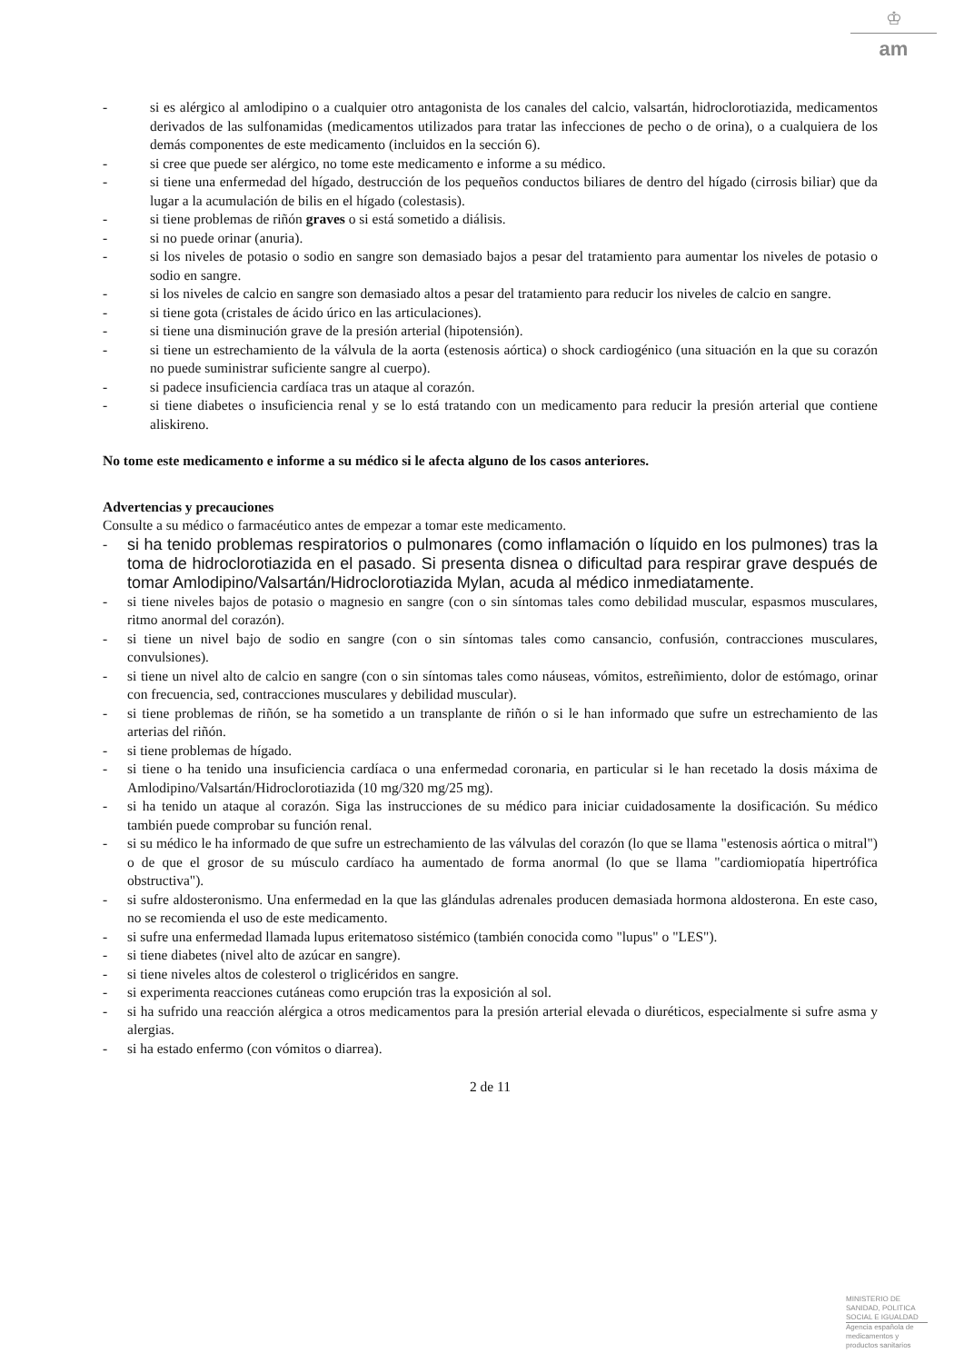♔
am
- si es alérgico al amlodipino o a cualquier otro antagonista de los canales del calcio, valsartán, hidroclorotiazida, medicamentos derivados de las sulfonamidas (medicamentos utilizados para tratar las infecciones de pecho o de orina), o a cualquiera de los demás componentes de este medicamento (incluidos en la sección 6).
- si cree que puede ser alérgico, no tome este medicamento e informe a su médico.
- si tiene una enfermedad del hígado, destrucción de los pequeños conductos biliares de dentro del hígado (cirrosis biliar) que da lugar a la acumulación de bilis en el hígado (colestasis).
- si tiene problemas de riñón graves o si está sometido a diálisis.
- si no puede orinar (anuria).
- si los niveles de potasio o sodio en sangre son demasiado bajos a pesar del tratamiento para aumentar los niveles de potasio o sodio en sangre.
- si los niveles de calcio en sangre son demasiado altos a pesar del tratamiento para reducir los niveles de calcio en sangre.
- si tiene gota (cristales de ácido úrico en las articulaciones).
- si tiene una disminución grave de la presión arterial (hipotensión).
- si tiene un estrechamiento de la válvula de la aorta (estenosis aórtica) o shock cardiogénico (una situación en la que su corazón no puede suministrar suficiente sangre al cuerpo).
- si padece insuficiencia cardíaca tras un ataque al corazón.
- si tiene diabetes o insuficiencia renal y se lo está tratando con un medicamento para reducir la presión arterial que contiene aliskireno.
No tome este medicamento e informe a su médico si le afecta alguno de los casos anteriores.
Advertencias y precauciones
Consulte a su médico o farmacéutico antes de empezar a tomar este medicamento.
- si ha tenido problemas respiratorios o pulmonares (como inflamación o líquido en los pulmones) tras la toma de hidroclorotiazida en el pasado. Si presenta disnea o dificultad para respirar grave después de tomar Amlodipino/Valsartán/Hidroclorotiazida Mylan, acuda al médico inmediatamente.
- si tiene niveles bajos de potasio o magnesio en sangre (con o sin síntomas tales como debilidad muscular, espasmos musculares, ritmo anormal del corazón).
- si tiene un nivel bajo de sodio en sangre (con o sin síntomas tales como cansancio, confusión, contracciones musculares, convulsiones).
- si tiene un nivel alto de calcio en sangre (con o sin síntomas tales como náuseas, vómitos, estreñimiento, dolor de estómago, orinar con frecuencia, sed, contracciones musculares y debilidad muscular).
- si tiene problemas de riñón, se ha sometido a un transplante de riñón o si le han informado que sufre un estrechamiento de las arterias del riñón.
- si tiene problemas de hígado.
- si tiene o ha tenido una insuficiencia cardíaca o una enfermedad coronaria, en particular si le han recetado la dosis máxima de Amlodipino/Valsartán/Hidroclorotiazida (10 mg/320 mg/25 mg).
- si ha tenido un ataque al corazón. Siga las instrucciones de su médico para iniciar cuidadosamente la dosificación. Su médico también puede comprobar su función renal.
- si su médico le ha informado de que sufre un estrechamiento de las válvulas del corazón (lo que se llama "estenosis aórtica o mitral") o de que el grosor de su músculo cardíaco ha aumentado de forma anormal (lo que se llama "cardiomiopatía hipertrófica obstructiva").
- si sufre aldosteronismo. Una enfermedad en la que las glándulas adrenales producen demasiada hormona aldosterona. En este caso, no se recomienda el uso de este medicamento.
- si sufre una enfermedad llamada lupus eritematoso sistémico (también conocida como "lupus" o "LES").
- si tiene diabetes (nivel alto de azúcar en sangre).
- si tiene niveles altos de colesterol o triglicéridos en sangre.
- si experimenta reacciones cutáneas como erupción tras la exposición al sol.
- si ha sufrido una reacción alérgica a otros medicamentos para la presión arterial elevada o diuréticos, especialmente si sufre asma y alergias.
- si ha estado enfermo (con vómitos o diarrea).
2 de 11
MINISTERIO DE
SANIDAD, POLITICA
SOCIAL E IGUALDAD
Agencia española de
medicamentos y
productos sanitarios